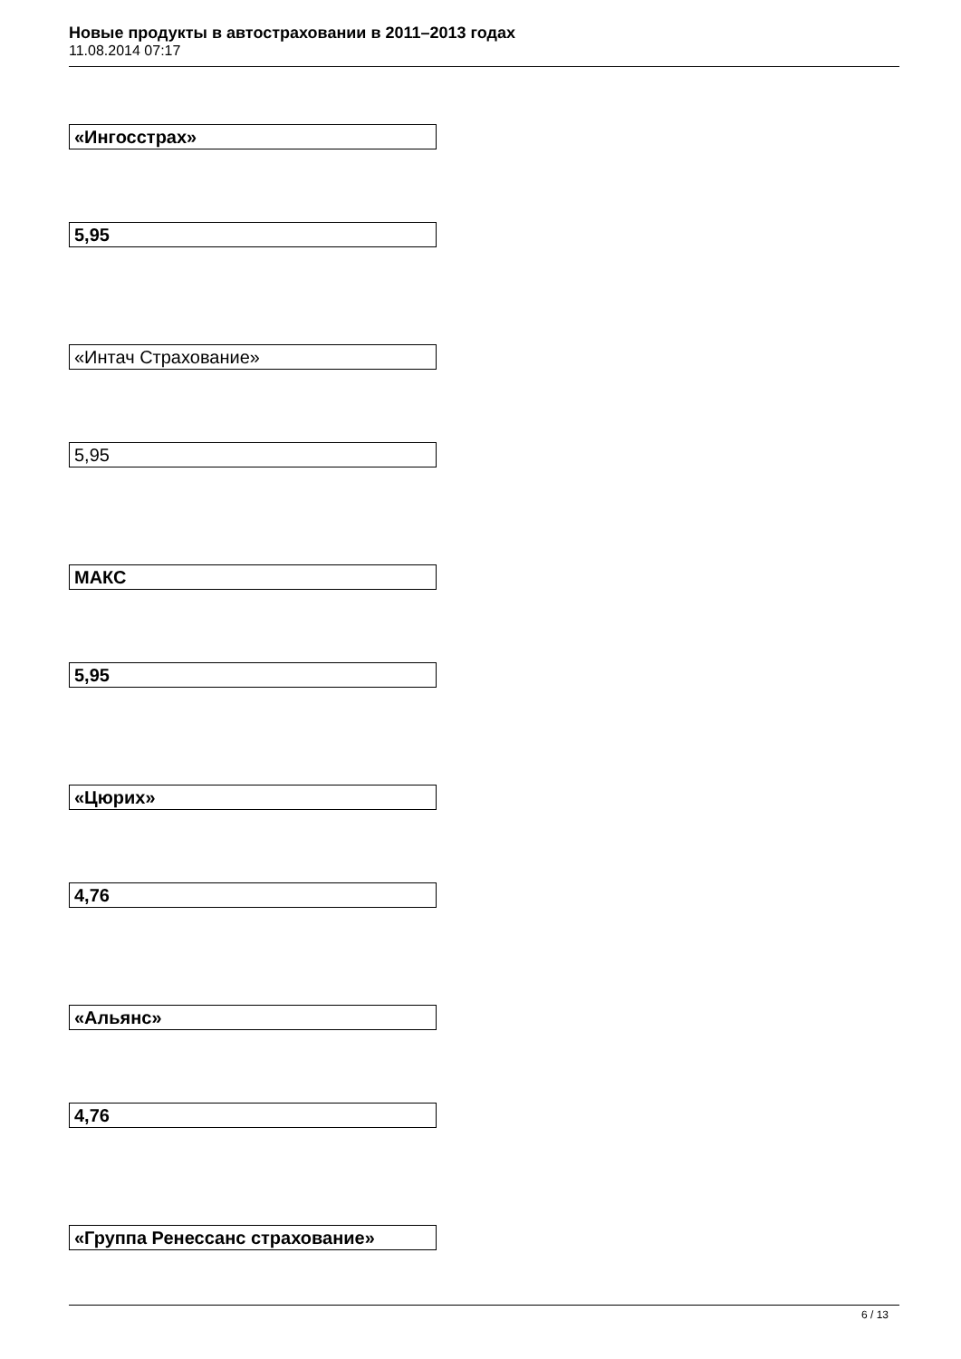Новые продукты в автостраховании в 2011–2013 годах
11.08.2014 07:17
| «Ингосстрах» |
| 5,95 |
| «Интач Страхование» |
| 5,95 |
| МАКС |
| 5,95 |
| «Цюрих» |
| 4,76 |
| «Альянс» |
| 4,76 |
| «Группа Ренессанс страхование» |
6 / 13